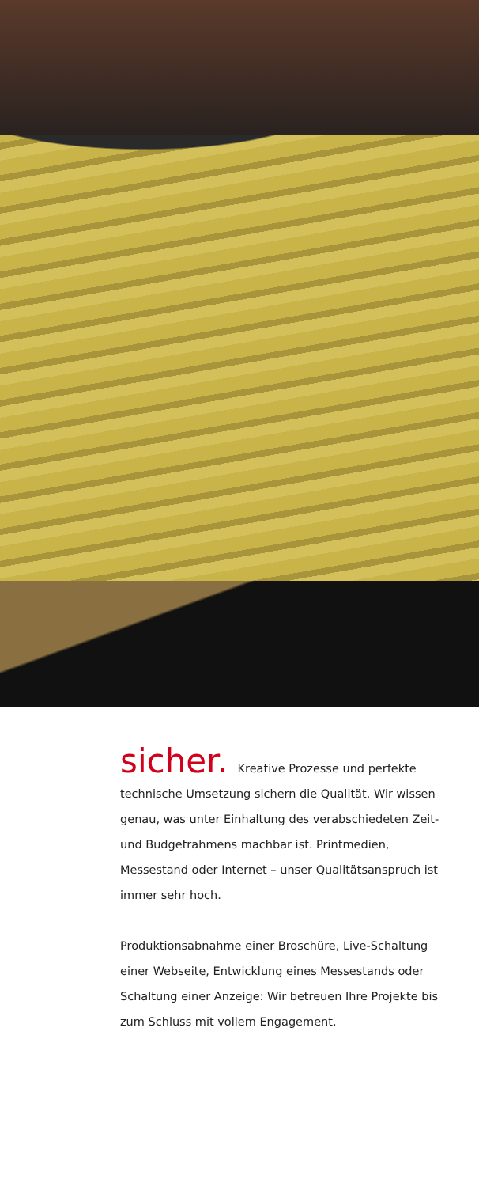sicher. Kreative Prozesse und perfekte technische Umsetzung sichern die Qualität. Wir wissen genau, was unter Einhaltung des verabschiedeten Zeit- und Budgetrahmens machbar ist. Printmedien, Messestand oder Internet – unser Qualitätsanspruch ist immer sehr hoch.
Produktionsabnahme einer Broschüre, Live-Schaltung einer Webseite, Entwicklung eines Messestands oder Schaltung einer Anzeige: Wir betreuen Ihre Projekte bis zum Schluss mit vollem Engagement.